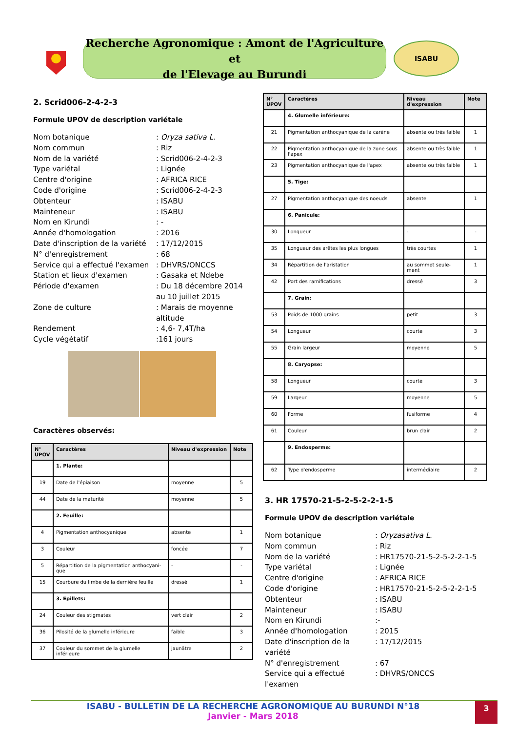Recherche Agronomique : Amont de l'Agriculture et
de l'Elevage au Burundi
ISABU
2. Scrid006-2-4-2-3
Formule UPOV de description variétale
Nom botanique: Oryza sativa L.
Nom commun: Riz
Nom de la variété: Scrid006-2-4-2-3
Type variétal: Lignée
Centre d'origine: AFRICA RICE
Code d'origine: Scrid006-2-4-2-3
Obtenteur: ISABU
Mainteneur: ISABU
Nom en Kirundi: -
Année d'homologation: 2016
Date d'inscription de la variété: 17/12/2015
N° d'enregistrement: 68
Service qui a effectué l'examen: DHVRS/ONCCS
Station et lieux d'examen: Gasaka et Ndebe
Période d'examen: Du 18 décembre 2014 au 10 juillet 2015
Zone de culture: Marais de moyenne altitude
Rendement: 4,6- 7,4T/ha
Cycle végétatif:161 jours
Caractères observés:
| N° UPOV | Caractères | Niveau d'expression | Note |
| --- | --- | --- | --- |
| | 1. Plante: | | |
| 19 | Date de l'épiaison | moyenne | 5 |
| 44 | Date de la maturité | moyenne | 5 |
| | 2. Feuille: | | |
| 4 | Pigmentation anthocyanique | absente | 1 |
| 3 | Couleur | foncée | 7 |
| 5 | Répartition de la pigmentation anthocyani-que | - | - |
| 15 | Courbure du limbe de la dernière feuille | dressé | 1 |
| | 3. Epillets: | | |
| 24 | Couleur des stigmates | vert clair | 2 |
| 36 | Pilosité de la glumelle inférieure | faible | 3 |
| 37 | Couleur du sommet de la glumelle inférieure | jaunâtre | 2 |
| N° UPOV | Caractères | Niveau d'expression | Note |
| --- | --- | --- | --- |
| | 4. Glumelle inférieure: | | |
| 21 | Pigmentation anthocyanique de la carène | absente ou très faible | 1 |
| 22 | Pigmentation anthocyanique de la zone sous l'apex | absente ou très faible | 1 |
| 23 | Pigmentation anthocyanique de l'apex | absente ou très faible | 1 |
| | 5. Tige: | | |
| 27 | Pigmentation anthocyanique des noeuds | absente | 1 |
| | 6. Panicule: | | |
| 30 | Longueur | - | - |
| 35 | Longueur des arêtes les plus longues | très courtes | 1 |
| 34 | Répartition de l'aristation | au sommet seule-ment | 1 |
| 42 | Port des ramifications | dressé | 3 |
| | 7. Grain: | | |
| 53 | Poids de 1000 grains | petit | 3 |
| 54 | Longueur | courte | 3 |
| 55 | Grain largeur | moyenne | 5 |
| | 8. Caryopse: | | |
| 58 | Longueur | courte | 3 |
| 59 | Largeur | moyenne | 5 |
| 60 | Forme | fusiforme | 4 |
| 61 | Couleur | brun clair | 2 |
| | 9. Endosperme: | | |
| 62 | Type d'endosperme | intermédiaire | 2 |
3. HR 17570-21-5-2-5-2-2-1-5
Formule UPOV de description variétale
Nom botanique: Oryzasativa L.
Nom commun: Riz
Nom de la variété: HR17570-21-5-2-5-2-2-1-5
Type variétal: Lignée
Centre d'origine: AFRICA RICE
Code d'origine: HR17570-21-5-2-5-2-2-1-5
Obtenteur: ISABU
Mainteneur: ISABU
Nom en Kirundi:-
Année d'homologation: 2015
Date d'inscription de la variété: 17/12/2015
N° d'enregistrement: 67
Service qui a effectué l'examen: DHVRS/ONCCS
ISABU - BULLETIN DE LA RECHERCHE AGRONOMIQUE AU BURUNDI N°18
Janvier - Mars 2018
3